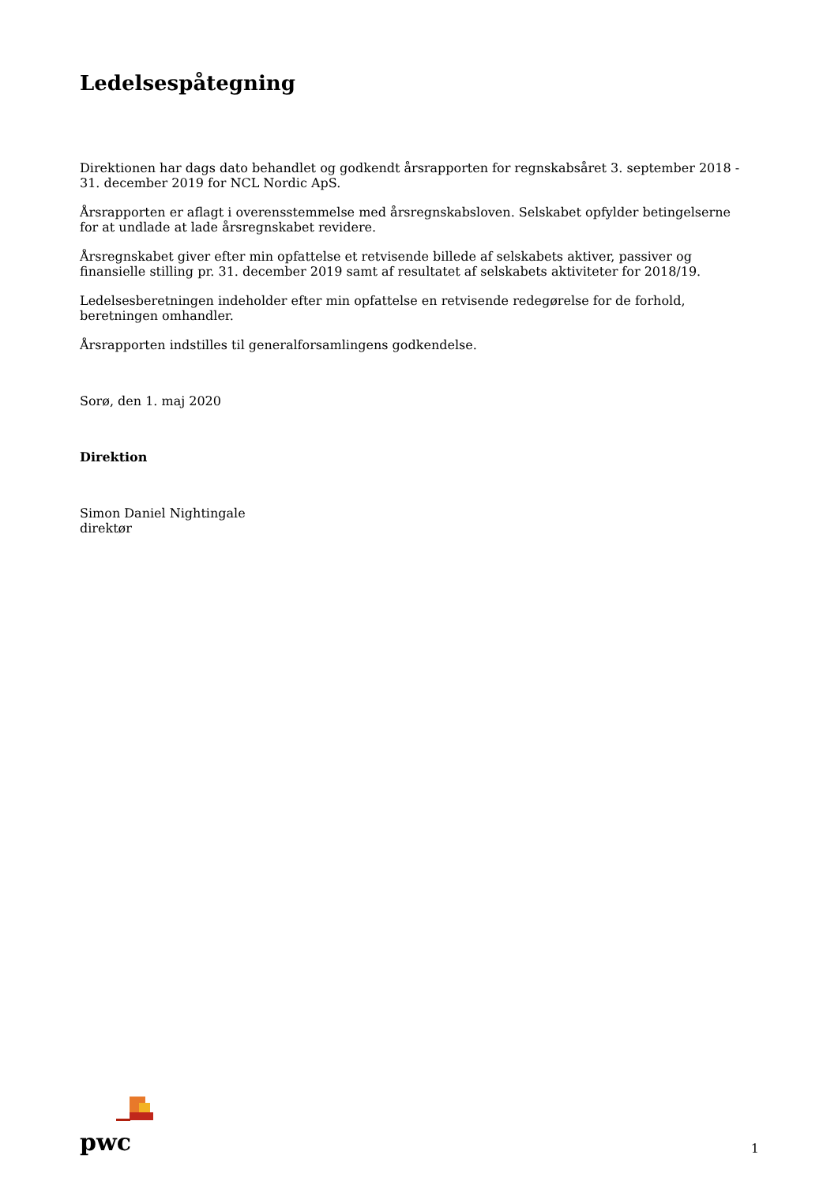Ledelsespåtegning
Direktionen har dags dato behandlet og godkendt årsrapporten for regnskabsåret 3. september 2018 - 31. december 2019 for NCL Nordic ApS.
Årsrapporten er aflagt i overensstemmelse med årsregnskabsloven. Selskabet opfylder betingelserne for at undlade at lade årsregnskabet revidere.
Årsregnskabet giver efter min opfattelse et retvisende billede af selskabets aktiver, passiver og finansielle stilling pr. 31. december 2019 samt af resultatet af selskabets aktiviteter for 2018/19.
Ledelsesberetningen indeholder efter min opfattelse en retvisende redegørelse for de forhold, beretningen omhandler.
Årsrapporten indstilles til generalforsamlingens godkendelse.
Sorø, den 1. maj 2020
Direktion
Simon Daniel Nightingale
direktør
pwc
1